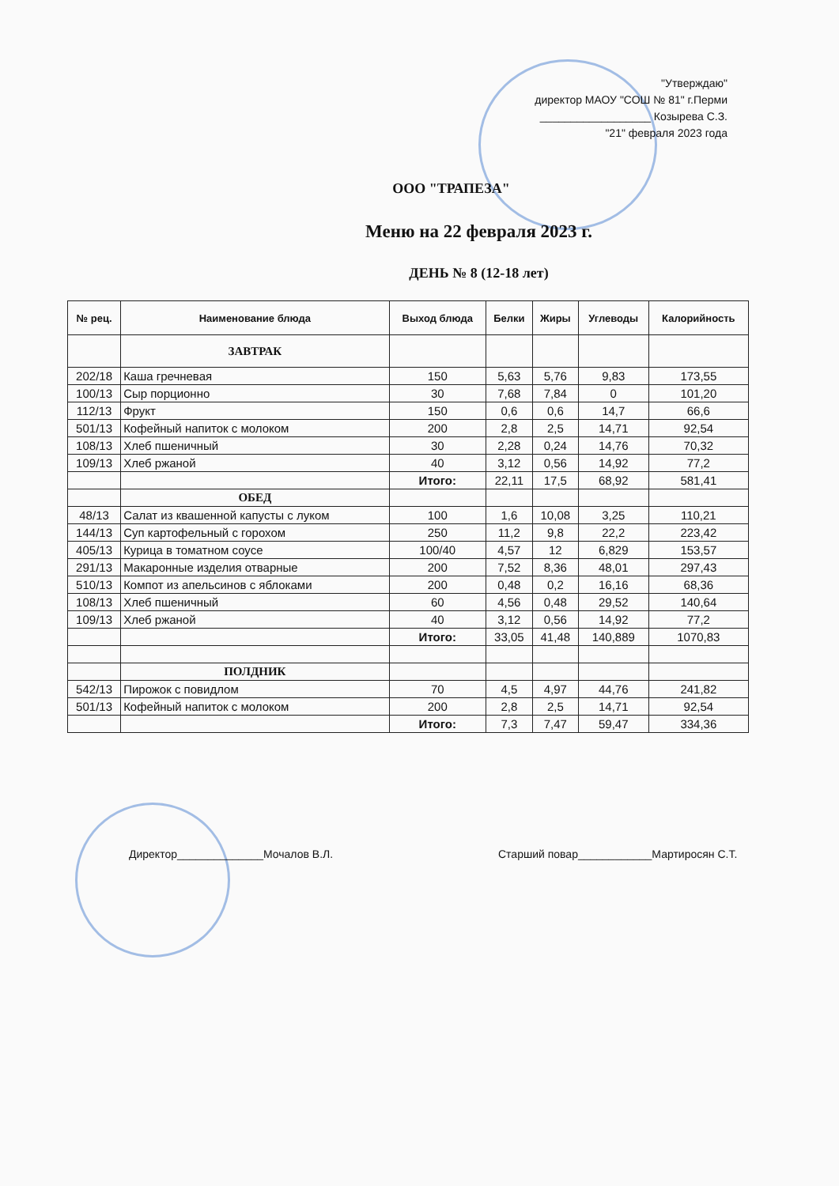"Утверждаю"
директор МАОУ "СОШ № 81" г.Перми
__________________ Козырева С.З.
"21" февраля 2023 года
ООО "ТРАПЕЗА"
Меню на 22 февраля 2023 г.
ДЕНЬ № 8 (12-18 лет)
| № рец. | Наименование блюда | Выход блюда | Белки | Жиры | Углеводы | Калорийность |
| --- | --- | --- | --- | --- | --- | --- |
| | ЗАВТРАК | | | | | |
| 202/18 | Каша гречневая | 150 | 5,63 | 5,76 | 9,83 | 173,55 |
| 100/13 | Сыр порционно | 30 | 7,68 | 7,84 | 0 | 101,20 |
| 112/13 | Фрукт | 150 | 0,6 | 0,6 | 14,7 | 66,6 |
| 501/13 | Кофейный напиток с молоком | 200 | 2,8 | 2,5 | 14,71 | 92,54 |
| 108/13 | Хлеб пшеничный | 30 | 2,28 | 0,24 | 14,76 | 70,32 |
| 109/13 | Хлеб ржаной | 40 | 3,12 | 0,56 | 14,92 | 77,2 |
| | | Итого: | 22,11 | 17,5 | 68,92 | 581,41 |
| | ОБЕД | | | | | |
| 48/13 | Салат из квашенной капусты с луком | 100 | 1,6 | 10,08 | 3,25 | 110,21 |
| 144/13 | Суп картофельный с горохом | 250 | 11,2 | 9,8 | 22,2 | 223,42 |
| 405/13 | Курица в томатном соусе | 100/40 | 4,57 | 12 | 6,829 | 153,57 |
| 291/13 | Макаронные изделия отварные | 200 | 7,52 | 8,36 | 48,01 | 297,43 |
| 510/13 | Компот из апельсинов с яблоками | 200 | 0,48 | 0,2 | 16,16 | 68,36 |
| 108/13 | Хлеб пшеничный | 60 | 4,56 | 0,48 | 29,52 | 140,64 |
| 109/13 | Хлеб ржаной | 40 | 3,12 | 0,56 | 14,92 | 77,2 |
| | | Итого: | 33,05 | 41,48 | 140,889 | 1070,83 |
| | ПОЛДНИК | | | | | |
| 542/13 | Пирожок с повидлом | 70 | 4,5 | 4,97 | 44,76 | 241,82 |
| 501/13 | Кофейный напиток с молоком | 200 | 2,8 | 2,5 | 14,71 | 92,54 |
| | | Итого: | 7,3 | 7,47 | 59,47 | 334,36 |
Директор______________Мочалов В.Л.
Старший повар____________Мартиросян С.Т.